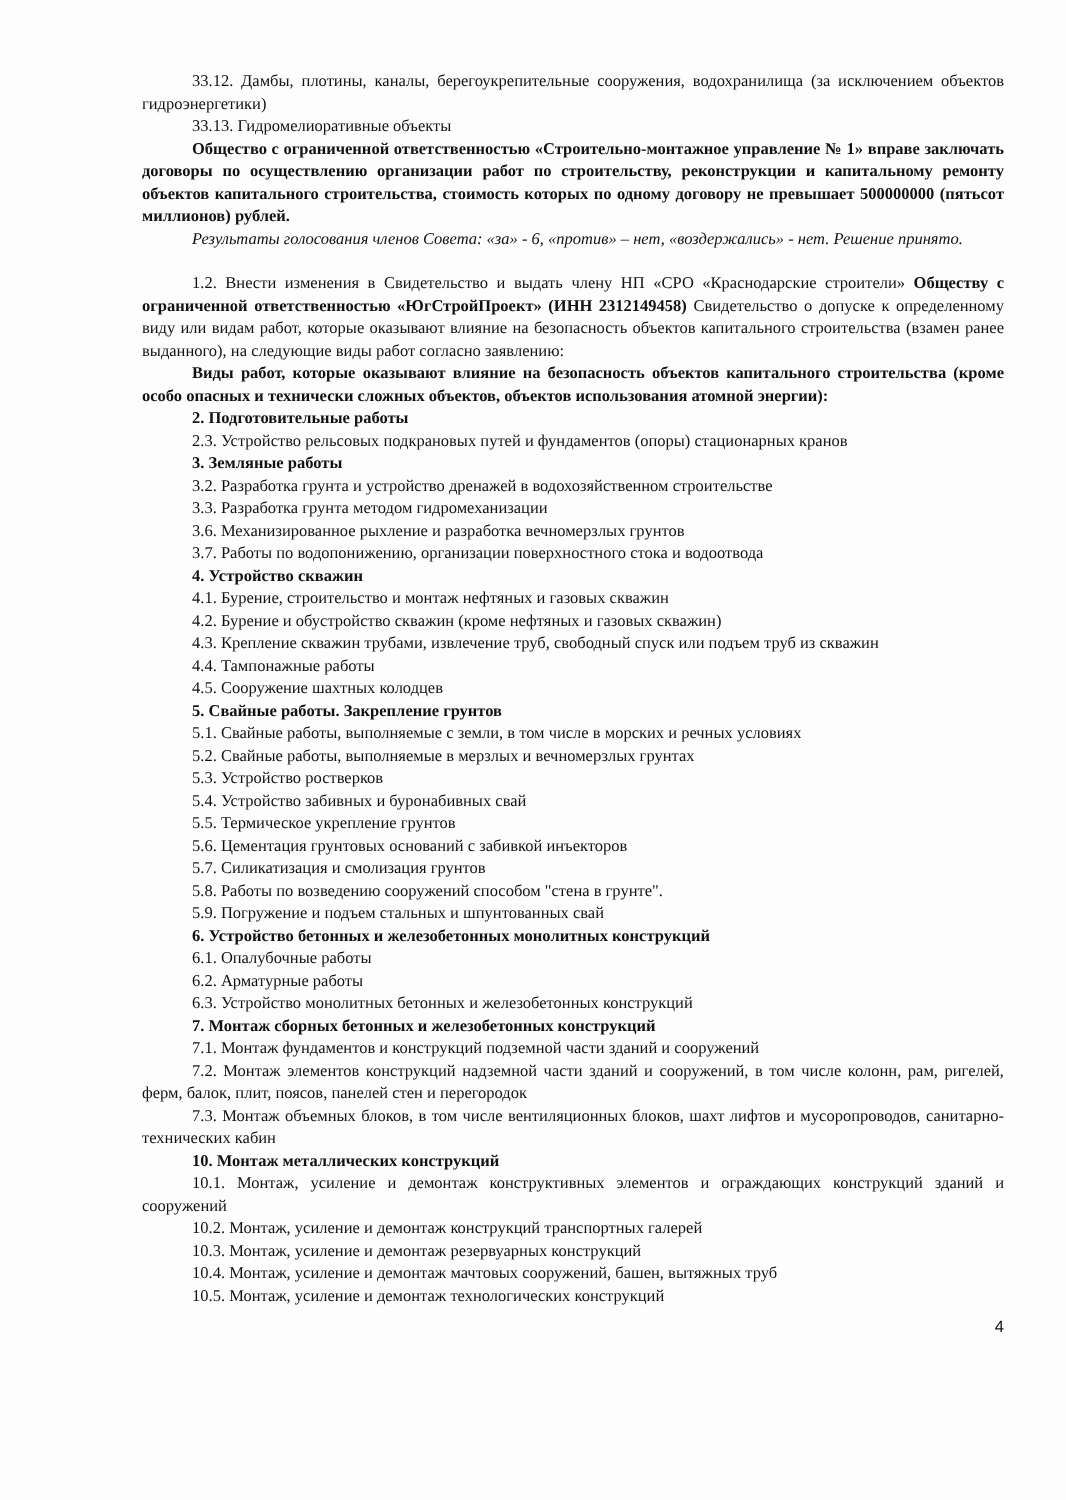33.12. Дамбы, плотины, каналы, берегоукрепительные сооружения, водохранилища (за исключением объектов гидроэнергетики)
33.13. Гидромелиоративные объекты
Общество с ограниченной ответственностью «Строительно-монтажное управление № 1» вправе заключать договоры по осуществлению организации работ по строительству, реконструкции и капитальному ремонту объектов капитального строительства, стоимость которых по одному договору не превышает 500000000 (пятьсот миллионов) рублей.
Результаты голосования членов Совета: «за» - 6, «против» – нет, «воздержались» - нет. Решение принято.
1.2. Внести изменения в Свидетельство и выдать члену НП «СРО «Краснодарские строители» Обществу с ограниченной ответственностью «ЮгСтройПроект» (ИНН 2312149458) Свидетельство о допуске к определенному виду или видам работ, которые оказывают влияние на безопасность объектов капитального строительства (взамен ранее выданного), на следующие виды работ согласно заявлению:
Виды работ, которые оказывают влияние на безопасность объектов капитального строительства (кроме особо опасных и технически сложных объектов, объектов использования атомной энергии):
2. Подготовительные работы
2.3. Устройство рельсовых подкрановых путей и фундаментов (опоры) стационарных кранов
3. Земляные работы
3.2. Разработка грунта и устройство дренажей в водохозяйственном строительстве
3.3. Разработка грунта методом гидромеханизации
3.6. Механизированное рыхление и разработка вечномерзлых грунтов
3.7. Работы по водопонижению, организации поверхностного стока и водоотвода
4. Устройство скважин
4.1. Бурение, строительство и монтаж нефтяных и газовых скважин
4.2. Бурение и обустройство скважин (кроме нефтяных и газовых скважин)
4.3. Крепление скважин трубами, извлечение труб, свободный спуск или подъем труб из скважин
4.4. Тампонажные работы
4.5. Сооружение шахтных колодцев
5. Свайные работы. Закрепление грунтов
5.1. Свайные работы, выполняемые с земли, в том числе в морских и речных условиях
5.2. Свайные работы, выполняемые в мерзлых и вечномерзлых грунтах
5.3. Устройство ростверков
5.4. Устройство забивных и буронабивных свай
5.5. Термическое укрепление грунтов
5.6. Цементация грунтовых оснований с забивкой инъекторов
5.7. Силикатизация и смолизация грунтов
5.8. Работы по возведению сооружений способом "стена в грунте".
5.9. Погружение и подъем стальных и шпунтованных свай
6. Устройство бетонных и железобетонных монолитных конструкций
6.1. Опалубочные работы
6.2. Арматурные работы
6.3. Устройство монолитных бетонных и железобетонных конструкций
7. Монтаж сборных бетонных и железобетонных конструкций
7.1. Монтаж фундаментов и конструкций подземной части зданий и сооружений
7.2. Монтаж элементов конструкций надземной части зданий и сооружений, в том числе колонн, рам, ригелей, ферм, балок, плит, поясов, панелей стен и перегородок
7.3. Монтаж объемных блоков, в том числе вентиляционных блоков, шахт лифтов и мусоропроводов, санитарно-технических кабин
10. Монтаж металлических конструкций
10.1. Монтаж, усиление и демонтаж конструктивных элементов и ограждающих конструкций зданий и сооружений
10.2. Монтаж, усиление и демонтаж конструкций транспортных галерей
10.3. Монтаж, усиление и демонтаж резервуарных конструкций
10.4. Монтаж, усиление и демонтаж мачтовых сооружений, башен, вытяжных труб
10.5. Монтаж, усиление и демонтаж технологических конструкций
4